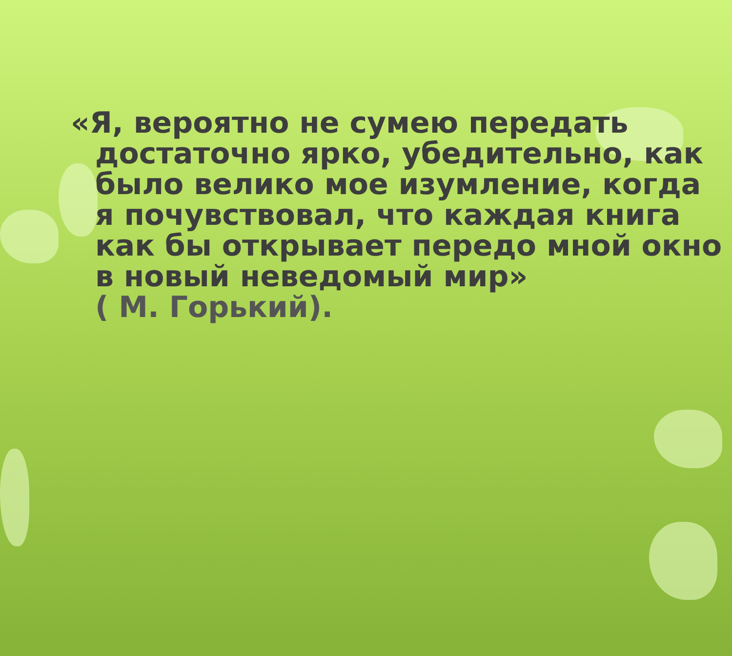«Я, вероятно не сумею передать достаточно ярко, убедительно, как было велико мое изумление, когда я почувствовал, что каждая книга как бы открывает передо мной окно в новый неведомый мир»
( М. Горький).